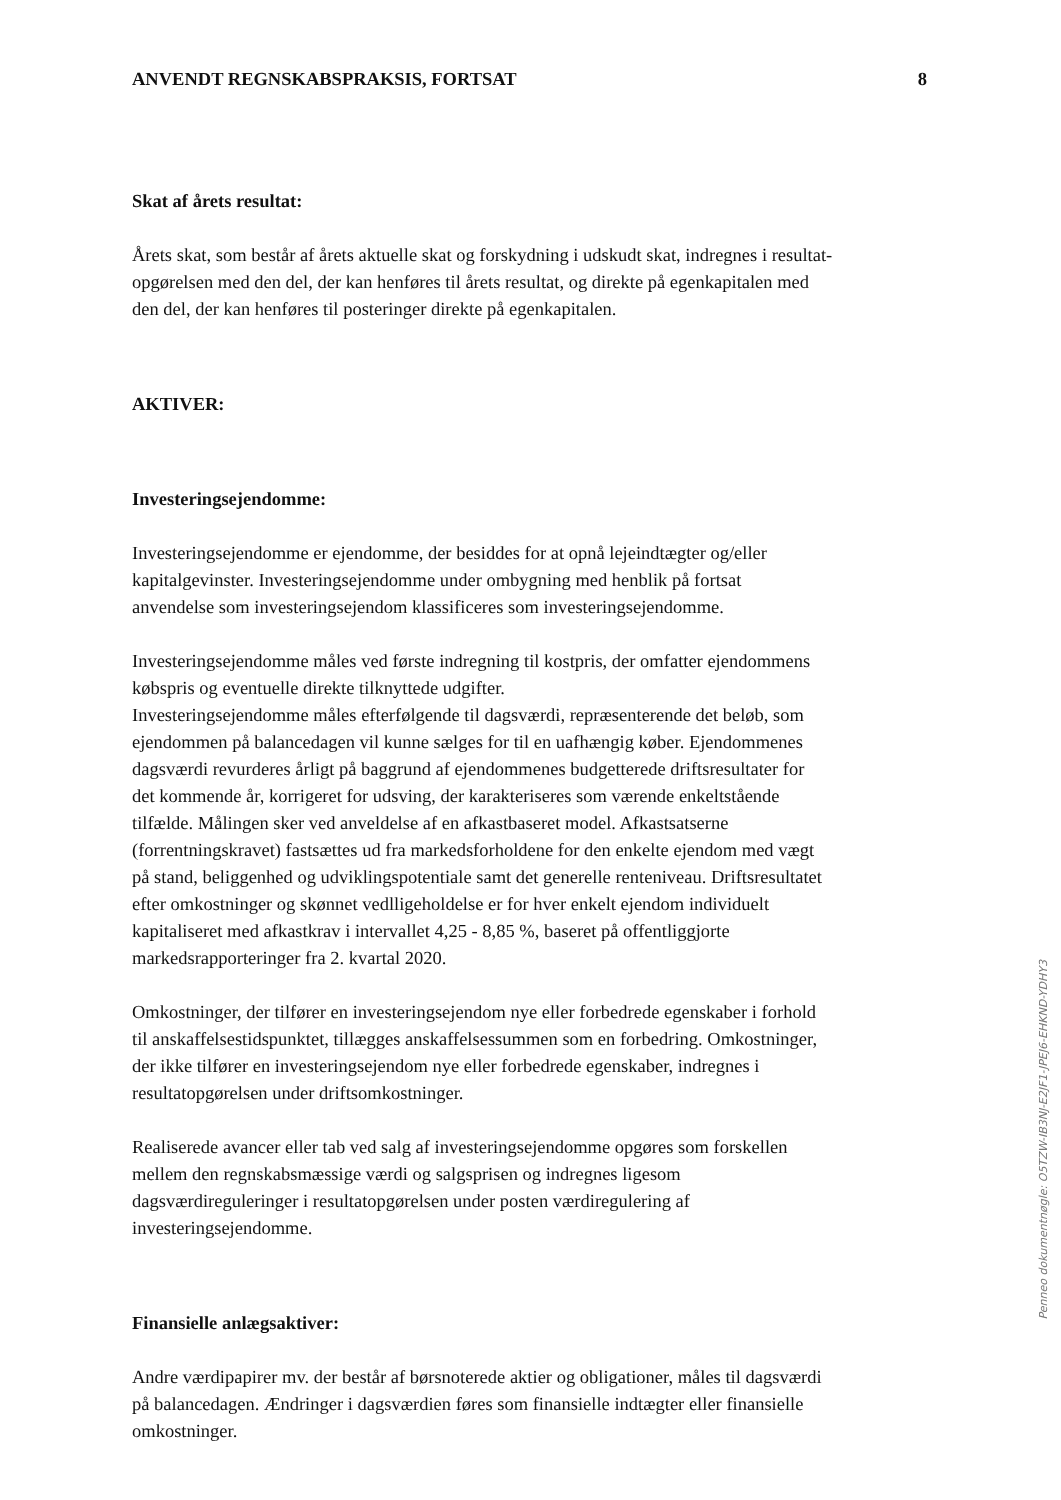ANVENDT REGNSKABSPRAKSIS, FORTSAT 8
Skat af årets resultat:
Årets skat, som består af årets aktuelle skat og forskydning i udskudt skat, indregnes i resultat-
opgørelsen med den del, der kan henføres til årets resultat, og direkte på egenkapitalen med
den del, der kan henføres til posteringer direkte på egenkapitalen.
AKTIVER:
Investeringsejendomme:
Investeringsejendomme er ejendomme, der besiddes for at opnå lejeindtægter og/eller
kapitalgevinster. Investeringsejendomme under ombygning med henblik på fortsat
anvendelse som investeringsejendom klassificeres som investeringsejendomme.
Investeringsejendomme måles ved første indregning til kostpris, der omfatter ejendommens
købspris og eventuelle direkte tilknyttede udgifter.
Investeringsejendomme måles efterfølgende til dagsværdi, repræsenterende det beløb, som
ejendommen på balancedagen vil kunne sælges for til en uafhængig køber. Ejendommenes
dagsværdi revurderes årligt på baggrund af ejendommenes budgetterede driftsresultater for
det kommende år, korrigeret for udsving, der karakteriseres som værende enkeltstående
tilfælde. Målingen sker ved anveldelse af en afkastbaseret model. Afkastsatserne
(forrentningskravet) fastsættes ud fra markedsforholdene for den enkelte ejendom med vægt
på stand, beliggenhed og udviklingspotentiale samt det generelle renteniveau. Driftsresultatet
efter omkostninger og skønnet vedlligeholdelse er for hver enkelt ejendom individuelt
kapitaliseret med afkastkrav i intervallet 4,25 - 8,85 %, baseret på offentliggjorte
markedsrapporteringer fra 2. kvartal 2020.
Omkostninger, der tilfører en investeringsejendom nye eller forbedrede egenskaber i forhold
til anskaffelsestidspunktet, tillægges anskaffelsessummen som en forbedring. Omkostninger,
der ikke tilfører en investeringsejendom nye eller forbedrede egenskaber, indregnes i
resultatopgørelsen under driftsomkostninger.
Realiserede avancer eller tab ved salg af investeringsejendomme opgøres som forskellen
mellem den regnskabsmæssige værdi og salgsprisen og indregnes ligesom
dagsværdireguleringer i resultatopgørelsen under posten værdiregulering af
investeringsejendomme.
Finansielle anlægsaktiver:
Andre værdipapirer mv. der består af børsnoterede aktier og obligationer, måles til dagsværdi
på balancedagen. Ændringer i dagsværdien føres som finansielle indtægter eller finansielle
omkostninger.
Penneo dokumentnøgle: O5TZW-IB3NJ-E2JF1-JPEJ6-EHKND-YDHY3